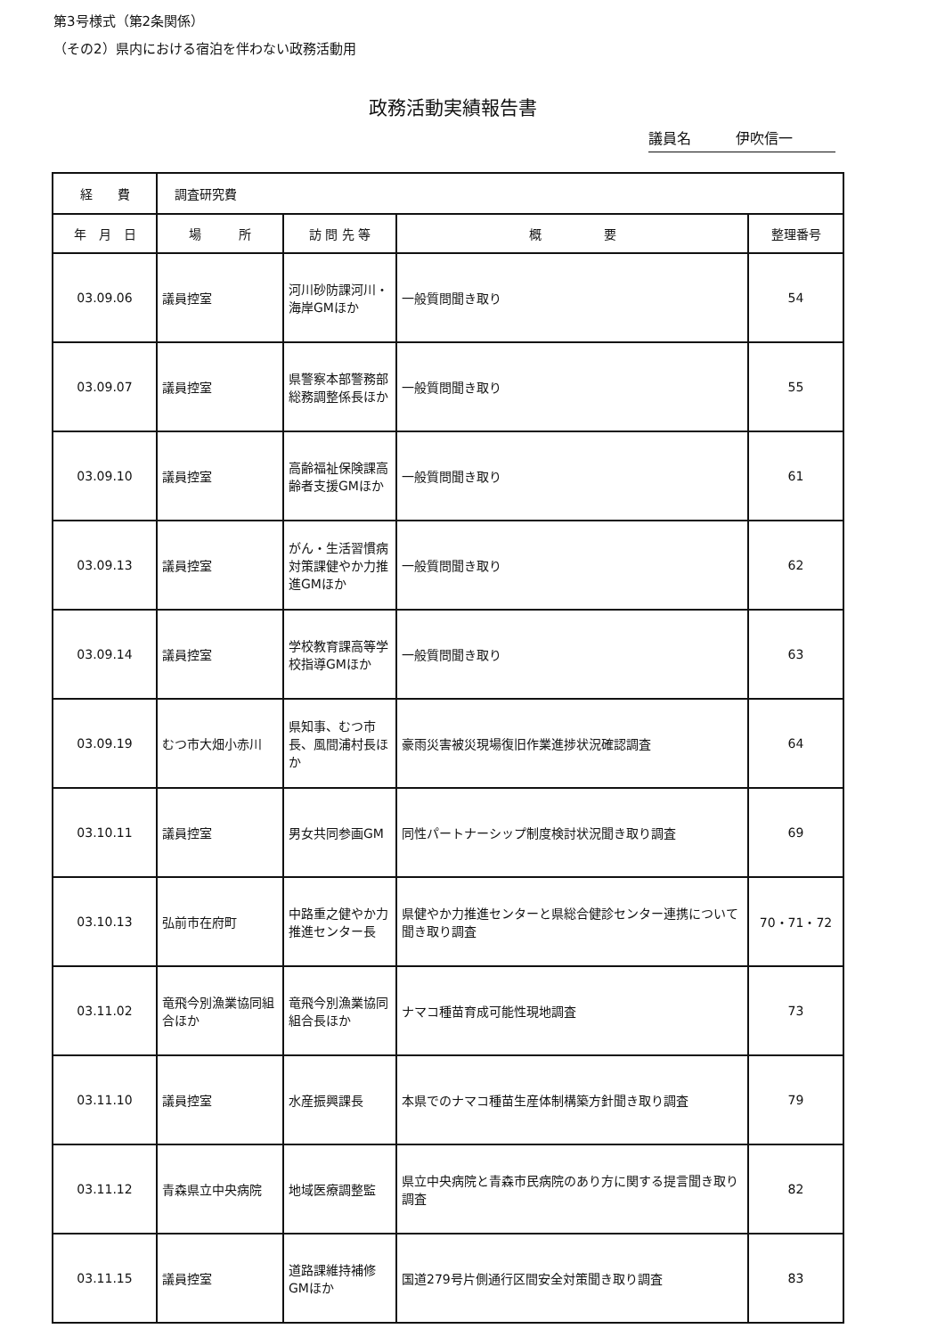第3号様式（第2条関係）
（その2）県内における宿泊を伴わない政務活動用
政務活動実績報告書
議員名 伊吹信一
| 経 費 | 調査研究費 | | | |
| 年 月 日 | 場 所 | 訪 問 先 等 | 概 要 | 整理番号 |
| 03.09.06 | 議員控室 | 河川砂防課河川・海岸GMほか | 一般質問聞き取り | 54 |
| 03.09.07 | 議員控室 | 県警察本部警務部総務調整係長ほか | 一般質問聞き取り | 55 |
| 03.09.10 | 議員控室 | 高齢福祉保険課高齢者支援GMほか | 一般質問聞き取り | 61 |
| 03.09.13 | 議員控室 | がん・生活習慣病対策課健やか力推進GMほか | 一般質問聞き取り | 62 |
| 03.09.14 | 議員控室 | 学校教育課高等学校指導GMほか | 一般質問聞き取り | 63 |
| 03.09.19 | むつ市大畑小赤川 | 県知事、むつ市長、風間浦村長ほか | 豪雨災害被災現場復旧作業進捗状況確認調査 | 64 |
| 03.10.11 | 議員控室 | 男女共同参画GM | 同性パートナーシップ制度検討状況聞き取り調査 | 69 |
| 03.10.13 | 弘前市在府町 | 中路重之健やか力推進センター長 | 県健やか力推進センターと県総合健診センター連携について聞き取り調査 | 70・71・72 |
| 03.11.02 | 竜飛今別漁業協同組合ほか | 竜飛今別漁業協同組合長ほか | ナマコ種苗育成可能性現地調査 | 73 |
| 03.11.10 | 議員控室 | 水産振興課長 | 本県でのナマコ種苗生産体制構築方針聞き取り調査 | 79 |
| 03.11.12 | 青森県立中央病院 | 地域医療調整監 | 県立中央病院と青森市民病院のあり方に関する提言聞き取り調査 | 82 |
| 03.11.15 | 議員控室 | 道路課維持補修GMほか | 国道279号片側通行区間安全対策聞き取り調査 | 83 |